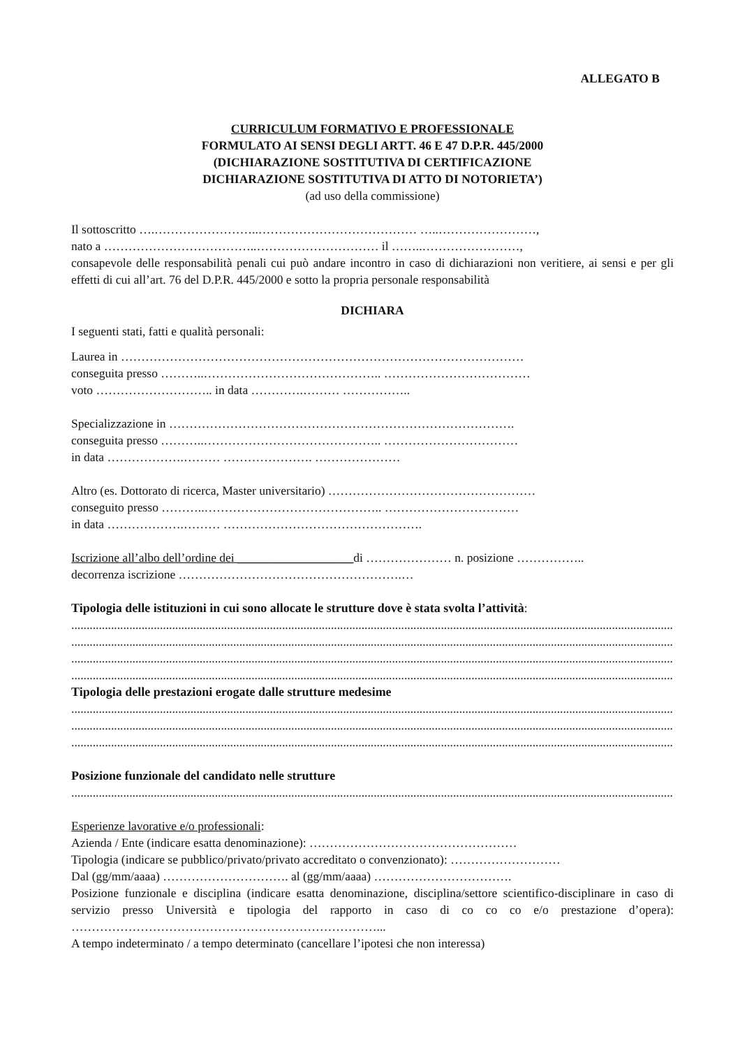ALLEGATO B
CURRICULUM FORMATIVO E PROFESSIONALE
FORMULATO AI SENSI DEGLI ARTT. 46 E 47 D.P.R. 445/2000
(DICHIARAZIONE SOSTITUTIVA DI CERTIFICAZIONE
DICHIARAZIONE SOSTITUTIVA DI ATTO DI NOTORIETA’)
(ad uso della commissione)
Il sottoscritto ….……………………..………………………………… …..……………………,
nato a ………………………………..………………………… il ……..……………………,
consapevole delle responsabilità penali cui può andare incontro in caso di dichiarazioni non veritiere, ai sensi e per gli effetti di cui all’art. 76 del D.P.R. 445/2000 e sotto la propria personale responsabilità
DICHIARA
I seguenti stati, fatti e qualità personali:
Laurea in ………………………………………………………………………………………
conseguita presso ………..…………………………………….. ………………………………
voto ……………………….. in data ………….……… ……………..
Specializzazione in ………………………………………………………………………….
conseguita presso ………..…………………………………….. ……………………………
in data ……………….……… …………………. …………………
Altro (es. Dottorato di ricerca, Master universitario) ……………………………………………
conseguito presso ………..…………………………………….. ……………………………
in data ……………….……… ………………………………………….
Iscrizione all’albo dell’ordine dei ___________________di ………………… n. posizione ……………..
decorrenza iscrizione ……………………………………………….…
Tipologia delle istituzioni in cui sono allocate le strutture dove è stata svolta l’attività:
..................................................................................................................................................................................................................................................
..................................................................................................................................................................................................................................................
..................................................................................................................................................................................................................................................
..................................................................................................................................................................................................................................................
Tipologia delle prestazioni erogate dalle strutture medesime
..................................................................................................................................................................................................................................................
..................................................................................................................................................................................................................................................
..................................................................................................................................................................................................................................................
Posizione funzionale del candidato nelle strutture
..................................................................................................................................................................................................................................................
Esperienze lavorative e/o professionali:
Azienda / Ente (indicare esatta denominazione): ……………………………………………
Tipologia (indicare se pubblico/privato/privato accreditato o convenzionato): ………………………
Dal (gg/mm/aaaa) …………………………. al (gg/mm/aaaa) …………………………….
Posizione funzionale e disciplina (indicare esatta denominazione, disciplina/settore scientifico-disciplinare in caso di servizio presso Università e tipologia del rapporto in caso di co co co e/o prestazione d’opera): …………………………………………………………………...
A tempo indeterminato / a tempo determinato (cancellare l’ipotesi che non interessa)